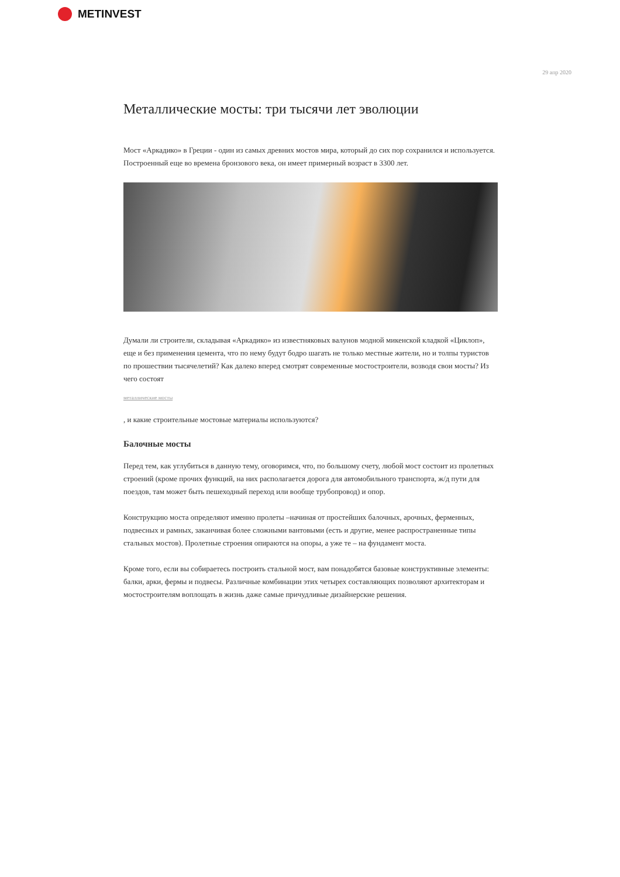METINVEST
29 апр 2020
Металлические мосты: три тысячи лет эволюции
Мост «Аркадико» в Греции - один из самых древних мостов мира, который до сих пор сохранился и используется. Построенный еще во времена бронзового века, он имеет примерный возраст в 3300 лет.
Думали ли строители, складывая «Аркадико» из известняковых валунов модной микенской кладкой «Циклоп», еще и без применения цемента, что по нему будут бодро шагать не только местные жители, но и толпы туристов по прошествии тысячелетий? Как далеко вперед смотрят современные мостостроители, возводя свои мосты? Из чего состоят
металлические мосты
, и какие строительные мостовые материалы используются?
Балочные мосты
Перед тем, как углубиться в данную тему, оговоримся, что, по большому счету, любой мост состоит из пролетных строений (кроме прочих функций, на них располагается дорога для автомобильного транспорта, ж/д пути для поездов, там может быть пешеходный переход или вообще трубопровод) и опор.
Конструкцию моста определяют именно пролеты –начиная от простейших балочных, арочных, ферменных, подвесных и рамных, заканчивая более сложными вантовыми (есть и другие, менее распространенные типы стальных мостов). Пролетные строения опираются на опоры, а уже те – на фундамент моста.
Кроме того, если вы собираетесь построить стальной мост, вам понадобятся базовые конструктивные элементы: балки, арки, фермы и подвесы. Различные комбинации этих четырех составляющих позволяют архитекторам и мостостроителям воплощать в жизнь даже самые причудливые дизайнерские решения.